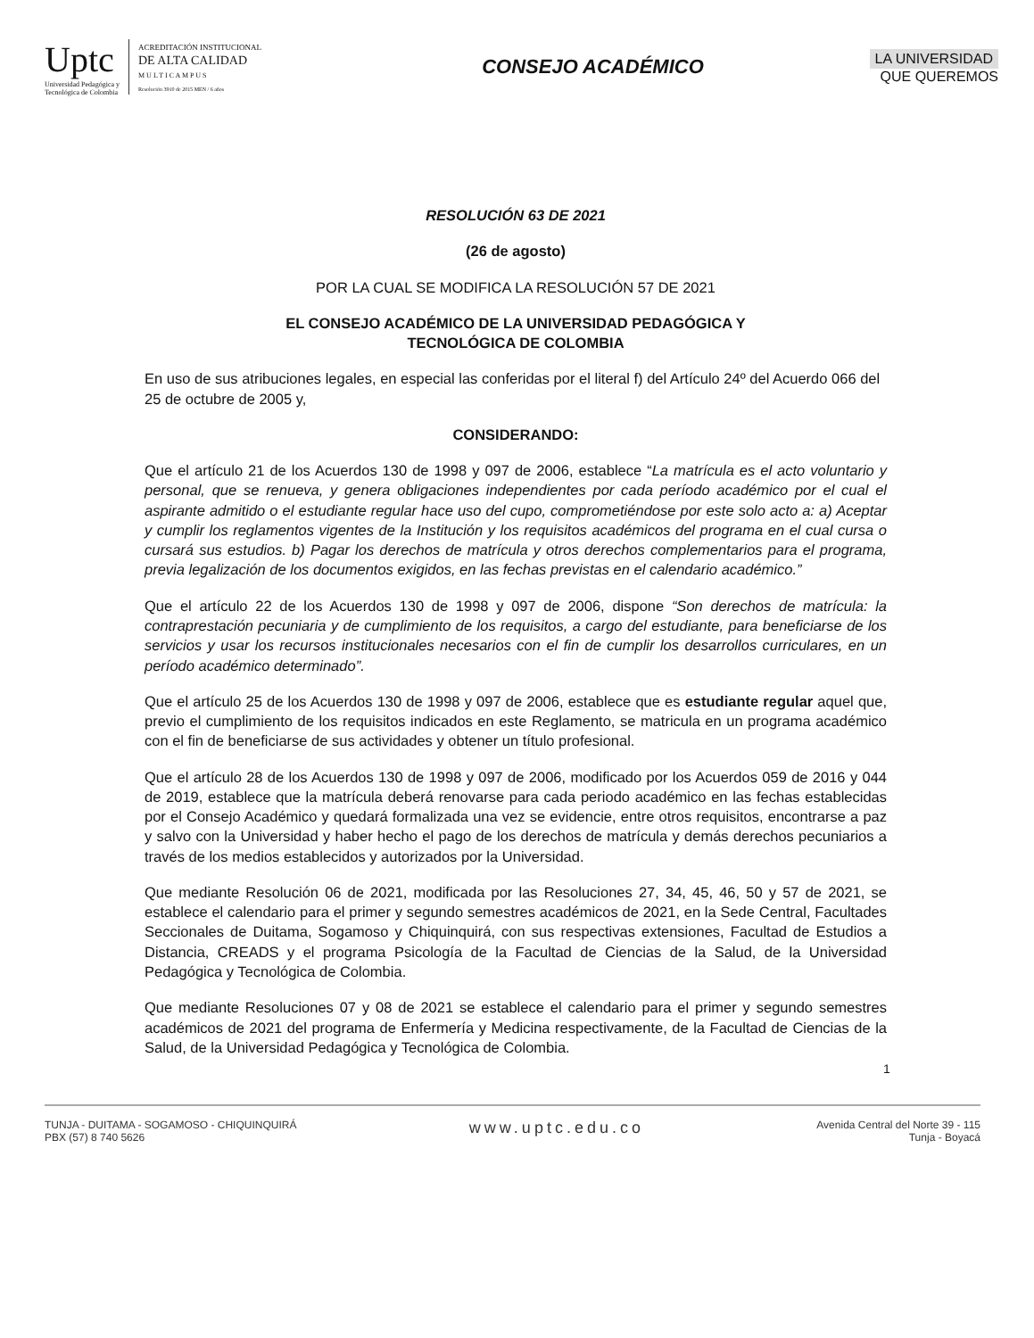Uptc
Universidad Pedagógica y
Tecnológica de Colombia
ACREDITACIÓN INSTITUCIONAL
DE ALTA CALIDAD
M U L T I C A M P U S
Resolución 3910 de 2015 MEN / 6 años
CONSEJO ACADÉMICO
LA UNIVERSIDAD
QUE QUEREMOS
RESOLUCIÓN 63 DE 2021
(26 de agosto)
POR LA CUAL SE MODIFICA LA RESOLUCIÓN 57 DE 2021
EL CONSEJO ACADÉMICO DE LA UNIVERSIDAD PEDAGÓGICA Y
TECNOLÓGICA DE COLOMBIA
En uso de sus atribuciones legales, en especial las conferidas por el literal f) del Artículo 24º del Acuerdo 066 del 25 de octubre de 2005 y,
CONSIDERANDO:
Que el artículo 21 de los Acuerdos 130 de 1998 y 097 de 2006, establece “La matrícula es el acto voluntario y personal, que se renueva, y genera obligaciones independientes por cada período académico por el cual el aspirante admitido o el estudiante regular hace uso del cupo, comprometiéndose por este solo acto a: a) Aceptar y cumplir los reglamentos vigentes de la Institución y los requisitos académicos del programa en el cual cursa o cursará sus estudios. b) Pagar los derechos de matrícula y otros derechos complementarios para el programa, previa legalización de los documentos exigidos, en las fechas previstas en el calendario académico.”
Que el artículo 22 de los Acuerdos 130 de 1998 y 097 de 2006, dispone “Son derechos de matrícula: la contraprestación pecuniaria y de cumplimiento de los requisitos, a cargo del estudiante, para beneficiarse de los servicios y usar los recursos institucionales necesarios con el fin de cumplir los desarrollos curriculares, en un período académico determinado”.
Que el artículo 25 de los Acuerdos 130 de 1998 y 097 de 2006, establece que es estudiante regular aquel que, previo el cumplimiento de los requisitos indicados en este Reglamento, se matricula en un programa académico con el fin de beneficiarse de sus actividades y obtener un título profesional.
Que el artículo 28 de los Acuerdos 130 de 1998 y 097 de 2006, modificado por los Acuerdos 059 de 2016 y 044 de 2019, establece que la matrícula deberá renovarse para cada periodo académico en las fechas establecidas por el Consejo Académico y quedará formalizada una vez se evidencie, entre otros requisitos, encontrarse a paz y salvo con la Universidad y haber hecho el pago de los derechos de matrícula y demás derechos pecuniarios a través de los medios establecidos y autorizados por la Universidad.
Que mediante Resolución 06 de 2021, modificada por las Resoluciones 27, 34, 45, 46, 50 y 57 de 2021, se establece el calendario para el primer y segundo semestres académicos de 2021, en la Sede Central, Facultades Seccionales de Duitama, Sogamoso y Chiquinquirá, con sus respectivas extensiones, Facultad de Estudios a Distancia, CREADS y el programa Psicología de la Facultad de Ciencias de la Salud, de la Universidad Pedagógica y Tecnológica de Colombia.
Que mediante Resoluciones 07 y 08 de 2021 se establece el calendario para el primer y segundo semestres académicos de 2021 del programa de Enfermería y Medicina respectivamente, de la Facultad de Ciencias de la Salud, de la Universidad Pedagógica y Tecnológica de Colombia.
1
TUNJA - DUITAMA - SOGAMOSO - CHIQUINQUIRÁ
PBX (57) 8 740 5626
www.uptc.edu.co
Avenida Central del Norte 39 - 115
Tunja - Boyacá